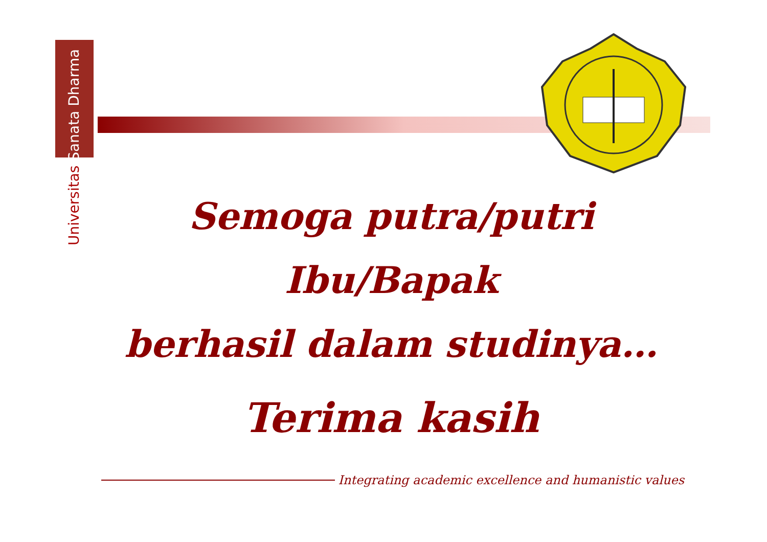Universitas Sanata Dharma
Semoga putra/putri Ibu/Bapak
berhasil dalam studinya…
Terima kasih
Integrating academic excellence and humanistic values